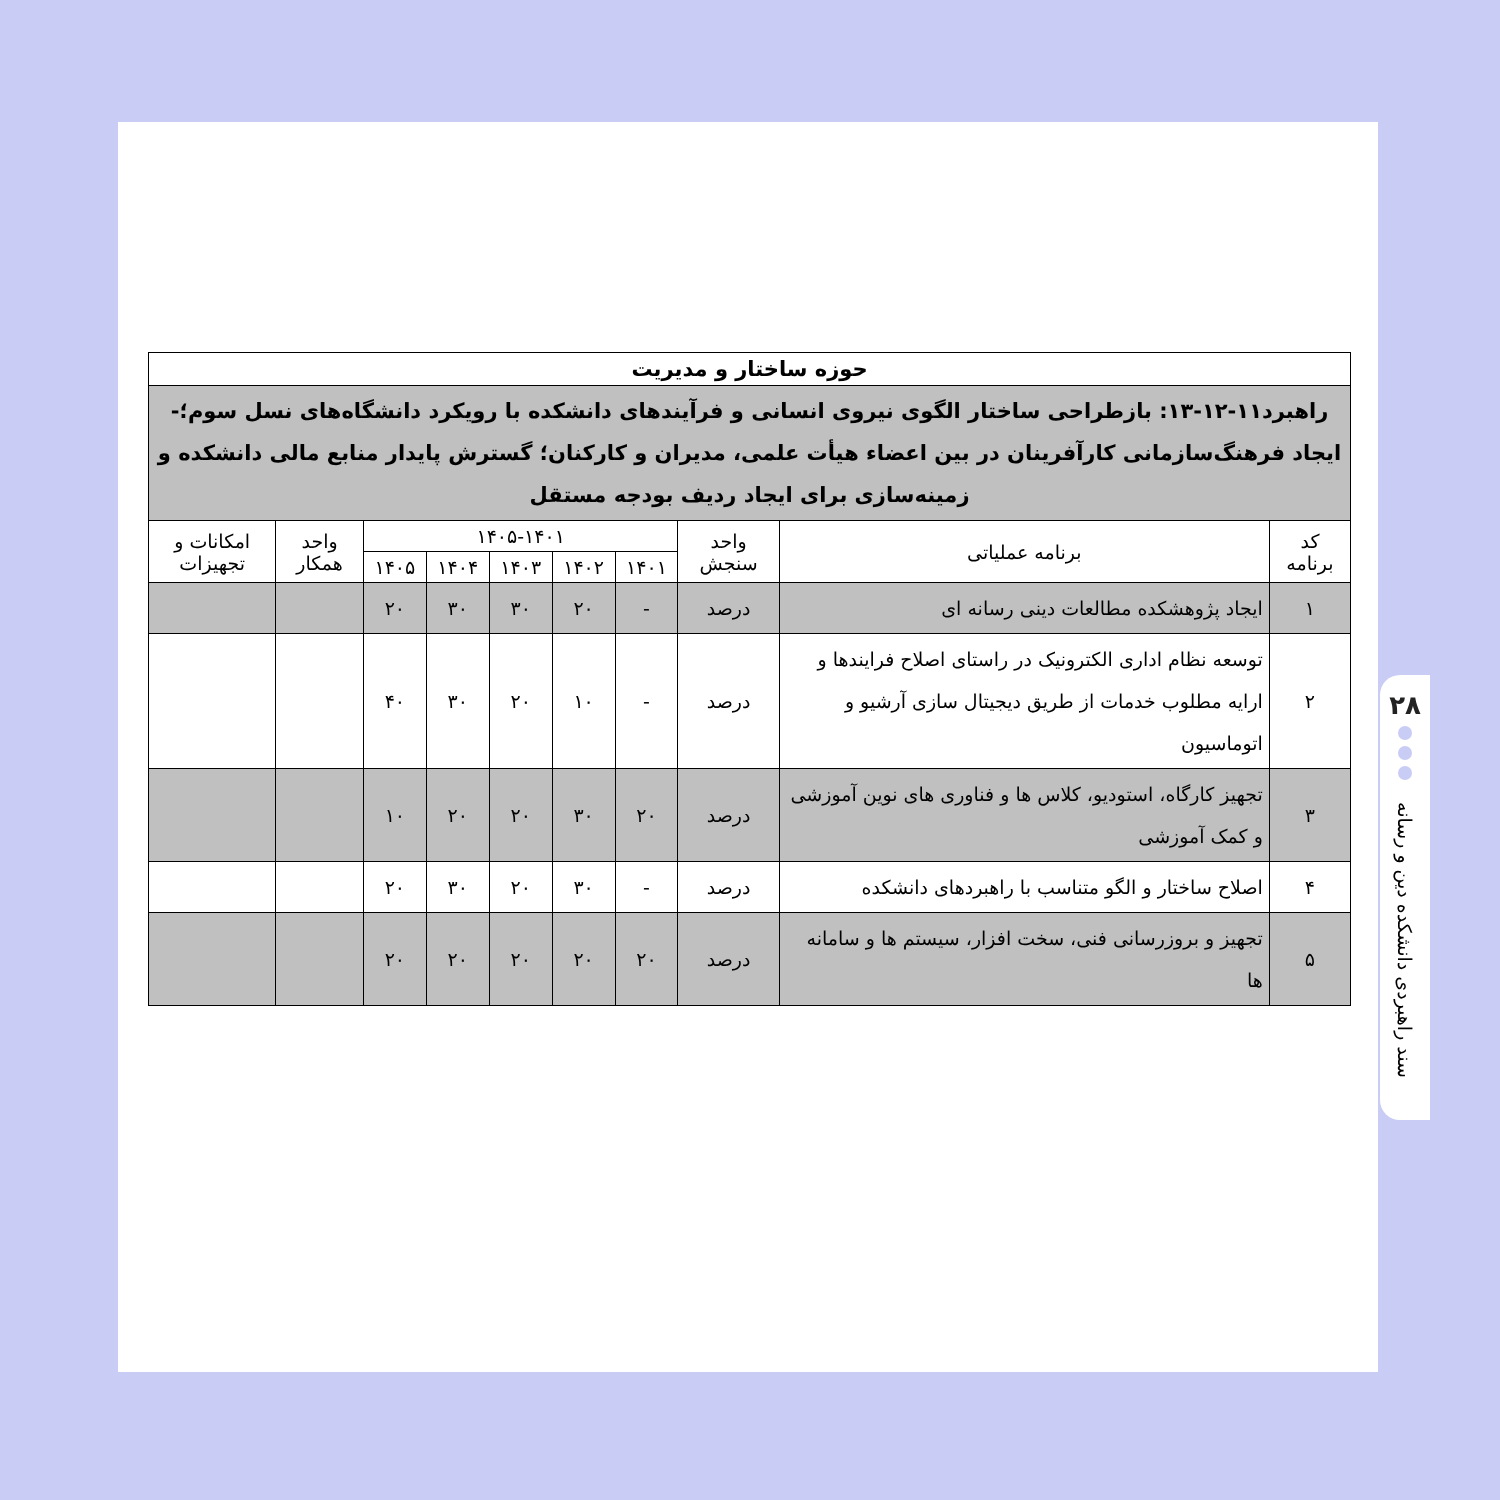| حوزه ساختار و مدیریت | | | | | | | | | |
| راهبرد۱۱-۱۲-۱۳: بازطراحی ساختار الگوی نیروی انسانی و فرآیندهای دانشکده با رویکرد دانشگاه‌های نسل سوم؛-ایجاد فرهنگ‌سازمانی کارآفرینان در بین اعضاء هیأت علمی، مدیران و کارکنان؛ گسترش پایدار منابع مالی دانشکده و زمینه‌سازی برای ایجاد ردیف بودجه مستقل | | | | | | | | | |
| کد برنامه | برنامه عملیاتی | واحد سنجش | ۱۴۰۵-۱۴۰۱ | | | | | واحد همکار | امکانات و تجهیزات |
| | | | ۱۴۰۱ | ۱۴۰۲ | ۱۴۰۳ | ۱۴۰۴ | ۱۴۰۵ | | |
| ۱ | ایجاد پژوهشکده مطالعات دینی رسانه ای | درصد | - | ۲۰ | ۳۰ | ۳۰ | ۲۰ | | |
| ۲ | توسعه نظام اداری الکترونیک در راستای اصلاح فرایندها و ارایه مطلوب خدمات از طریق دیجیتال سازی آرشیو و اتوماسیون | درصد | - | ۱۰ | ۲۰ | ۳۰ | ۴۰ | | |
| ۳ | تجهیز کارگاه، استودیو، کلاس ها و فناوری های نوین آموزشی و کمک آموزشی | درصد | ۲۰ | ۳۰ | ۲۰ | ۲۰ | ۱۰ | | |
| ۴ | اصلاح ساختار و الگو متناسب با راهبردهای دانشکده | درصد | - | ۳۰ | ۲۰ | ۳۰ | ۲۰ | | |
| ۵ | تجهیز و بروزرسانی فنی، سخت افزار، سیستم ها و سامانه ها | درصد | ۲۰ | ۲۰ | ۲۰ | ۲۰ | ۲۰ | | |
۲۸
سند راهبردی دانشکده دین و رسانه